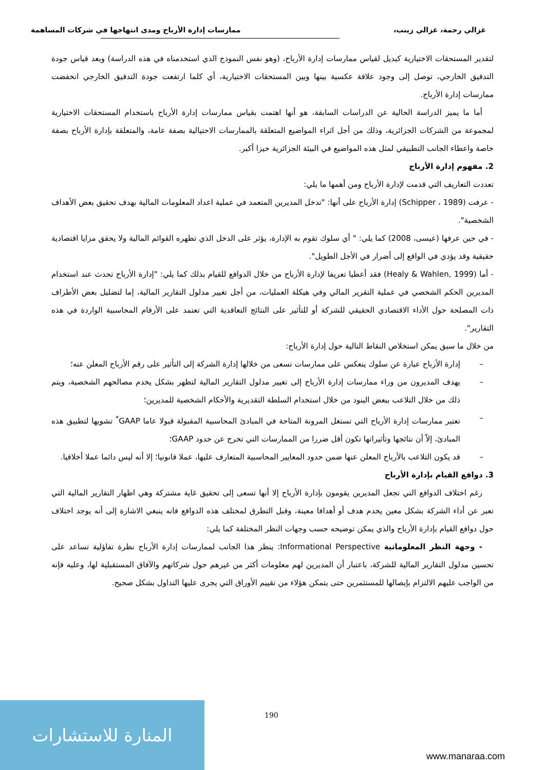غزالي رحمة، غزالي زينب، ممارسات إدارة الأرباح ومدى انتهاجها في شركات المساهمة
لتقدير المستحقات الاختيارية كبديل لقياس ممارسات إدارة الأرباح، (وهو نفس النموذج الذي استخدمناه في هذه الدراسة) وبعد قياس جودة التدقيق الخارجي، توصل إلى وجود علاقة عكسية بينها وبين المستحقات الاختيارية، أي كلما ارتفعت جودة التدقيق الخارجي انخفضت ممارسات إدارة الأرباح.
أما ما يميز الدراسة الحالية عن الدراسات السابقة، هو أنها اهتمت بقياس ممارسات إدارة الأرباح باستخدام المستحقات الاختيارية لمجموعة من الشركات الجزائرية، وذلك من أجل اثراء المواضيع المتعلقة بالممارسات الاحتيالية بصفة عامة، والمتعلقة بإدارة الأرباح بصفة خاصة واعطاء الجانب التطبيقي لمثل هذه المواضيع في البيئة الجزائرية حيزا أكبر.
2. مفهوم إدارة الأرباح
تعددت التعاريف التي قدمت لإدارة الأرباح ومن أهمها ما يلي:
- عرفت (Schipper ، 1989) إدارة الأرباح على أنها: "تدخل المديرين المتعمد في عملية اعداد المعلومات المالية بهدف تحقيق بعض الأهداف الشخصية".
- في حين عرفها (عيسى، 2008) كما يلي: " أي سلوك تقوم به الإدارة، يؤثر على الدخل الذي تظهره القوائم المالية ولا يحقق مزايا اقتصادية حقيقية وقد يؤدي في الواقع إلى أضرار في الأجل الطويل".
- أما (Healy & Wahlen, 1999) فقد أعطيا تعريفا لإدارة الأرباح من خلال الدوافع للقيام بذلك كما يلي: "إدارة الأرباح تحدث عند استخدام المديرين الحكم الشخصي في عملية التقرير المالي وفي هيكلة العمليات، من أجل تغيير مدلول التقارير المالية، إما لتضليل بعض الأطراف ذات المصلحة حول الأداء الاقتصادي الحقيقي للشركة أو للتأثير على النتائج التعاقدية التي تعتمد على الأرقام المحاسبية الواردة في هذه التقارير".
من خلال ما سبق يمكن استخلاص النقاط التالية حول إدارة الأرباح:
– إدارة الأرباح عبارة عن سلوك ينعكس على ممارسات تسعى من خلالها إدارة الشركة إلى التأثير على رقم الأرباح المعلن عنه؛
– يهدف المديرون من وراء ممارسات إدارة الأرباح إلى تغيير مدلول التقارير المالية لتظهر بشكل يخدم مصالحهم الشخصية، ويتم ذلك من خلال التلاعب ببعض البنود من خلال استخدام السلطة التقديرية والأحكام الشخصية للمديرين؛
– تعتبر ممارسات إدارة الأرباح التي تستغل المرونة المتاحة في المبادئ المحاسبية المقبولة قبولا عاما GAAP<sup>*</sup> تشويها لتطبيق هذه المبادئ، إلاّ أن نتائجها وتأثيراتها تكون أقل ضررا من الممارسات التي تخرج عن حدود GAAP؛
– قد يكون التلاعب بالأرباح المعلن عنها ضمن حدود المعايير المحاسبية المتعارف عليها، عملا قانونيا؛ إلا أنه ليس دائما عملا أخلاقيا.
3. دوافع القيام بإدارة الأرباح
رغم اختلاف الدوافع التي تجعل المديرين يقومون بإدارة الأرباح إلا أنها تسعى إلى تحقيق غاية مشتركة وهي اظهار التقارير المالية التي تعبر عن أداء الشركة بشكل معين يخدم هدف أو أهدافا معينة، وقبل التطرق لمختلف هذه الدوافع فانه ينبغي الاشارة إلى أنه يوجد اختلاف حول دوافع القيام بإدارة الأرباح والذي يمكن توضيحه حسب وجهات النظر المختلفة كما يلي:
- وجهة النظر المعلوماتية Informational Perspective: ينظر هذا الجانب لممارسات إدارة الأرباح نظرة تفاؤلية تساعد على تحسين مدلول التقارير المالية للشركة، باعتبار أن المديرين لهم معلومات أكثر من غيرهم حول شركاتهم والآفاق المستقبلية لها، وعليه فإنه من الواجب عليهم الالتزام بإيصالها للمستثمرين حتى يتمكن هؤلاء من تقييم الأوراق التي يجرى عليها التداول بشكل صحيح.
190
المنارة للاستشارات
www.manaraa.com